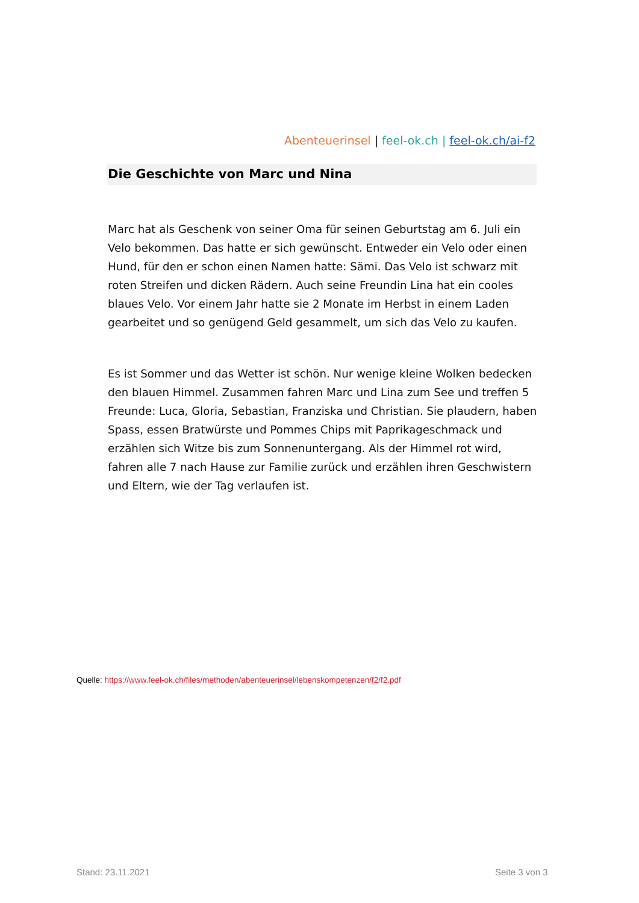Abenteuerinsel | feel-ok.ch | feel-ok.ch/ai-f2
Die Geschichte von Marc und Nina
Marc hat als Geschenk von seiner Oma für seinen Geburtstag am 6. Juli ein Velo bekommen. Das hatte er sich gewünscht. Entweder ein Velo oder einen Hund, für den er schon einen Namen hatte: Sämi. Das Velo ist schwarz mit roten Streifen und dicken Rädern. Auch seine Freundin Lina hat ein cooles blaues Velo. Vor einem Jahr hatte sie 2 Monate im Herbst in einem Laden gearbeitet und so genügend Geld gesammelt, um sich das Velo zu kaufen.
Es ist Sommer und das Wetter ist schön. Nur wenige kleine Wolken bedecken den blauen Himmel. Zusammen fahren Marc und Lina zum See und treffen 5 Freunde: Luca, Gloria, Sebastian, Franziska und Christian. Sie plaudern, haben Spass, essen Bratwürste und Pommes Chips mit Paprikageschmack und erzählen sich Witze bis zum Sonnenuntergang. Als der Himmel rot wird, fahren alle 7 nach Hause zur Familie zurück und erzählen ihren Geschwistern und Eltern, wie der Tag verlaufen ist.
Quelle: https://www.feel-ok.ch/files/methoden/abenteuerinsel/lebenskompetenzen/f2/f2.pdf
Stand: 23.11.2021 Seite 3 von 3